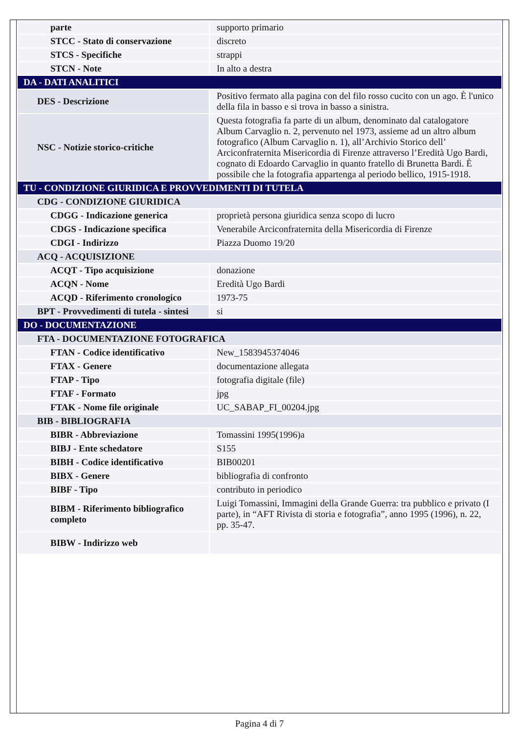| parte | supporto primario |
| STCC - Stato di conservazione | discreto |
| STCS - Specifiche | strappi |
| STCN - Note | In alto a destra |
| DA - DATI ANALITICI | |
| DES - Descrizione | Positivo fermato alla pagina con del filo rosso cucito con un ago. È l'unico della fila in basso e si trova in basso a sinistra. |
| NSC - Notizie storico-critiche | Questa fotografia fa parte di un album, denominato dal catalogatore Album Carvaglio n. 2, pervenuto nel 1973, assieme ad un altro album fotografico (Album Carvaglio n. 1), all’Archivio Storico dell’ Arciconfraternita Misericordia di Firenze attraverso l’Eredità Ugo Bardi, cognato di Edoardo Carvaglio in quanto fratello di Brunetta Bardi. È possibile che la fotografia appartenga al periodo bellico, 1915-1918. |
| TU - CONDIZIONE GIURIDICA E PROVVEDIMENTI DI TUTELA | |
| CDG - CONDIZIONE GIURIDICA | |
| CDGG - Indicazione generica | proprietà persona giuridica senza scopo di lucro |
| CDGS - Indicazione specifica | Venerabile Arciconfraternita della Misericordia di Firenze |
| CDGI - Indirizzo | Piazza Duomo 19/20 |
| ACQ - ACQUISIZIONE | |
| ACQT - Tipo acquisizione | donazione |
| ACQN - Nome | Eredità Ugo Bardi |
| ACQD - Riferimento cronologico | 1973-75 |
| BPT - Provvedimenti di tutela - sintesi | si |
| DO - DOCUMENTAZIONE | |
| FTA - DOCUMENTAZIONE FOTOGRAFICA | |
| FTAN - Codice identificativo | New_1583945374046 |
| FTAX - Genere | documentazione allegata |
| FTAP - Tipo | fotografia digitale (file) |
| FTAF - Formato | jpg |
| FTAK - Nome file originale | UC_SABAP_FI_00204.jpg |
| BIB - BIBLIOGRAFIA | |
| BIBR - Abbreviazione | Tomassini 1995(1996)a |
| BIBJ - Ente schedatore | S155 |
| BIBH - Codice identificativo | BIB00201 |
| BIBX - Genere | bibliografia di confronto |
| BIBF - Tipo | contributo in periodico |
| BIBM - Riferimento bibliografico completo | Luigi Tomassini, Immagini della Grande Guerra: tra pubblico e privato (I parte), in “AFT Rivista di storia e fotografia”, anno 1995 (1996), n. 22, pp. 35-47. |
| BIBW - Indirizzo web | |
Pagina 4 di 7